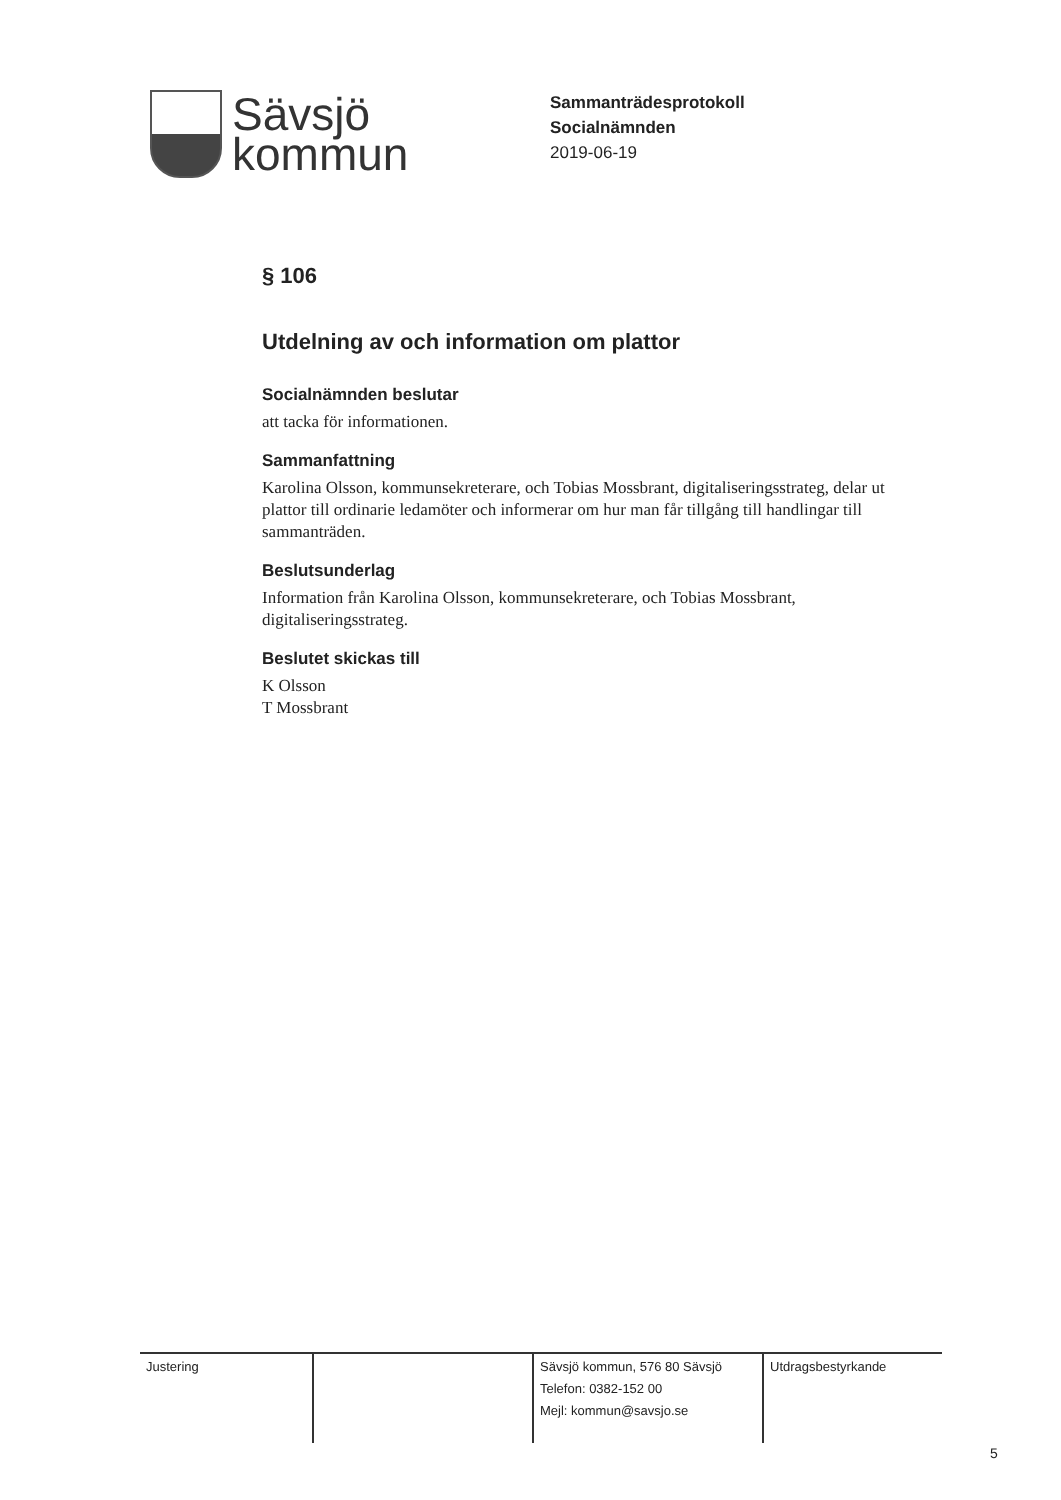Sävsjö
kommun
Sammanträdesprotokoll
Socialnämnden
2019-06-19
§ 106
Utdelning av och information om plattor
Socialnämnden beslutar
att tacka för informationen.
Sammanfattning
Karolina Olsson, kommunsekreterare, och Tobias Mossbrant, digitaliseringsstrateg, delar ut plattor till ordinarie ledamöter och informerar om hur man får tillgång till handlingar till sammanträden.
Beslutsunderlag
Information från Karolina Olsson, kommunsekreterare, och Tobias Mossbrant, digitaliseringsstrateg.
Beslutet skickas till
K Olsson
T Mossbrant
Justering Sävsjö kommun, 576 80 Sävsjö
Telefon: 0382-152 00
Mejl: kommun@savsjo.se
Utdragsbestyrkande
5